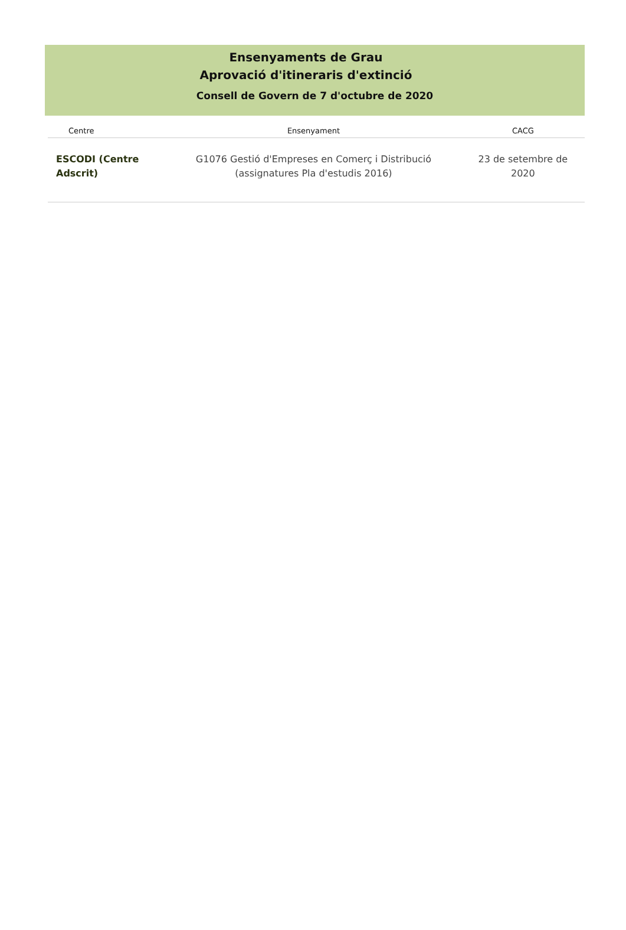Ensenyaments de Grau
Aprovació d'itineraris d'extinció
Consell de Govern de 7 d'octubre de 2020
| Centre | Ensenyament | CACG |
| --- | --- | --- |
| ESCODI (Centre Adscrit) | G1076 Gestió d'Empreses en Comerç i Distribució (assignatures Pla d'estudis 2016) | 23 de setembre de 2020 |